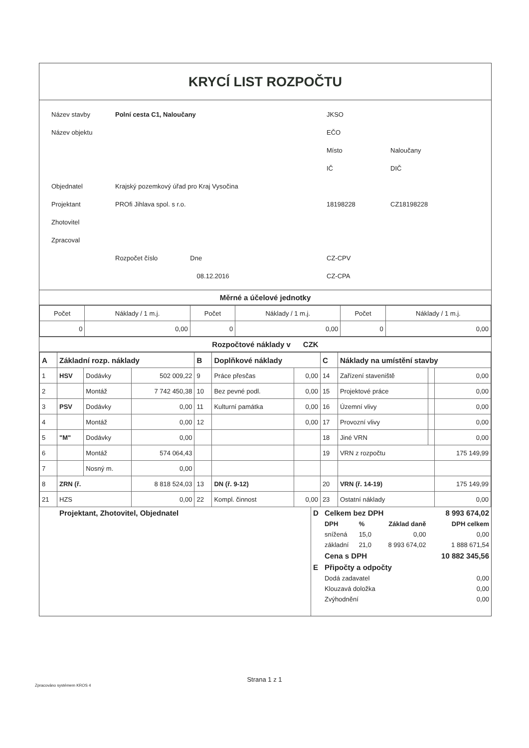KRYCÍ LIST ROZPOČTU
| Název stavby | Polní cesta C1, Naloučany | JKSO | |
| Název objektu | | EČO | |
| | | Místo | Naloučany |
| | | IČ | DIČ |
| Objednatel | Krajský pozemkový úřad pro Kraj Vysočina | | |
| Projektant | PROfi Jihlava spol. s r.o. | 18198228 | CZ18198228 |
| Zhotovitel | | | |
| Zpracoval | | | |
| | Rozpočet číslo Dne | CZ-CPV | |
| | 08.12.2016 | CZ-CPA | |
Měrné a účelové jednotky
| Počet | Náklady / 1 m.j. | Počet | Náklady / 1 m.j. | Počet | Náklady / 1 m.j. |
| 0 | 0,00 | 0 | 0,00 | 0 | 0,00 |
Rozpočtové náklady v CZK
| A | Základní rozp. náklady | | | B | Doplňkové náklady | | C | Náklady na umístění stavby | | |
| 1 | HSV | Dodávky | 502 009,22 | 9 | Práce přesčas | 0,00 | 14 | Zařízení staveniště | | 0,00 |
| 2 | | Montáž | 7 742 450,38 | 10 | Bez pevné podl. | 0,00 | 15 | Projektové práce | | 0,00 |
| 3 | PSV | Dodávky | 0,00 | 11 | Kulturní památka | 0,00 | 16 | Územní vlivy | | 0,00 |
| 4 | | Montáž | 0,00 | 12 | | 0,00 | 17 | Provozní vlivy | | 0,00 |
| 5 | "M" | Dodávky | 0,00 | | | | 18 | Jiné VRN | | 0,00 |
| 6 | | Montáž | 574 064,43 | | | | 19 | VRN z rozpočtu | | 175 149,99 |
| 7 | | Nosný m. | 0,00 | | | | | | | |
| 8 | ZRN (ř. | | 8 818 524,03 | 13 | DN (ř. 9-12) | | 20 | VRN (ř. 14-19) | | 175 149,99 |
| 21 | HZS | | 0,00 | 22 | Kompl. činnost | 0,00 | 23 | Ostatní náklady | | 0,00 |
| Projektant, Zhotovitel, Objednatel | / D / Celkem bez DPH / / / 8 993 674,02 / / / DPH / % / Základ daně / DPH celkem / / / snížená / 15,0 / 0,00 / 0,00 / / / základní / 21,0 / 8 993 674,02 / 1 888 671,54 / / / Cena s DPH / / / 10 882 345,56 / / E / Připočty a odpočty / / / / / / Dodá zadavatel / / / 0,00 / / / Klouzavá doložka / / / 0,00 / / / Zvýhodnění / / / 0,00 / |
Strana 1 z 1
Zpracováno systémem KROS 4